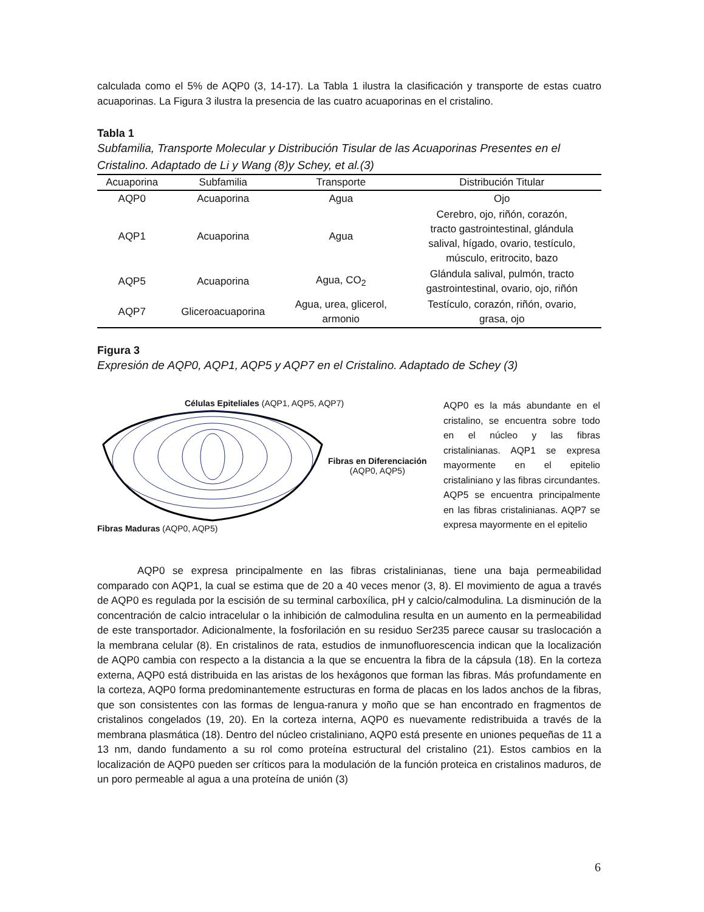calculada como el 5% de AQP0 (3, 14-17). La Tabla 1 ilustra la clasificación y transporte de estas cuatro acuaporinas. La Figura 3 ilustra la presencia de las cuatro acuaporinas en el cristalino.
Tabla 1
Subfamilia, Transporte Molecular y Distribución Tisular de las Acuaporinas Presentes en el Cristalino. Adaptado de Li y Wang (8)y Schey, et al.(3)
| Acuaporina | Subfamilia | Transporte | Distribución Titular |
| --- | --- | --- | --- |
| AQP0 | Acuaporina | Agua | Ojo |
| AQP1 | Acuaporina | Agua | Cerebro, ojo, riñón, corazón, tracto gastrointestinal, glándula salival, hígado, ovario, testículo, músculo, eritrocito, bazo |
| AQP5 | Acuaporina | Agua, CO<sub>2</sub> | Glándula salival, pulmón, tracto gastrointestinal, ovario, ojo, riñón |
| AQP7 | Gliceroacuaporina | Agua, urea, glicerol, armonio | Testículo, corazón, riñón, ovario, grasa, ojo |
Figura 3
Expresión de AQP0, AQP1, AQP5 y AQP7 en el Cristalino. Adaptado de Schey (3)
Células Epiteliales (AQP1, AQP5, AQP7)
Fibras en Diferenciación
(AQP0, AQP5)
Fibras Maduras (AQP0, AQP5)
AQP0 es la más abundante en el cristalino, se encuentra sobre todo en el núcleo y las fibras cristalinianas. AQP1 se expresa mayormente en el epitelio cristaliniano y las fibras circundantes. AQP5 se encuentra principalmente en las fibras cristalinianas. AQP7 se expresa mayormente en el epitelio
AQP0 se expresa principalmente en las fibras cristalinianas, tiene una baja permeabilidad comparado con AQP1, la cual se estima que de 20 a 40 veces menor (3, 8). El movimiento de agua a través de AQP0 es regulada por la escisión de su terminal carboxílica, pH y calcio/calmodulina. La disminución de la concentración de calcio intracelular o la inhibición de calmodulina resulta en un aumento en la permeabilidad de este transportador. Adicionalmente, la fosforilación en su residuo Ser235 parece causar su traslocación a la membrana celular (8). En cristalinos de rata, estudios de inmunofluorescencia indican que la localización de AQP0 cambia con respecto a la distancia a la que se encuentra la fibra de la cápsula (18). En la corteza externa, AQP0 está distribuida en las aristas de los hexágonos que forman las fibras. Más profundamente en la corteza, AQP0 forma predominantemente estructuras en forma de placas en los lados anchos de la fibras, que son consistentes con las formas de lengua-ranura y moño que se han encontrado en fragmentos de cristalinos congelados (19, 20). En la corteza interna, AQP0 es nuevamente redistribuida a través de la membrana plasmática (18). Dentro del núcleo cristaliniano, AQP0 está presente en uniones pequeñas de 11 a 13 nm, dando fundamento a su rol como proteína estructural del cristalino (21). Estos cambios en la localización de AQP0 pueden ser críticos para la modulación de la función proteica en cristalinos maduros, de un poro permeable al agua a una proteína de unión (3)
6